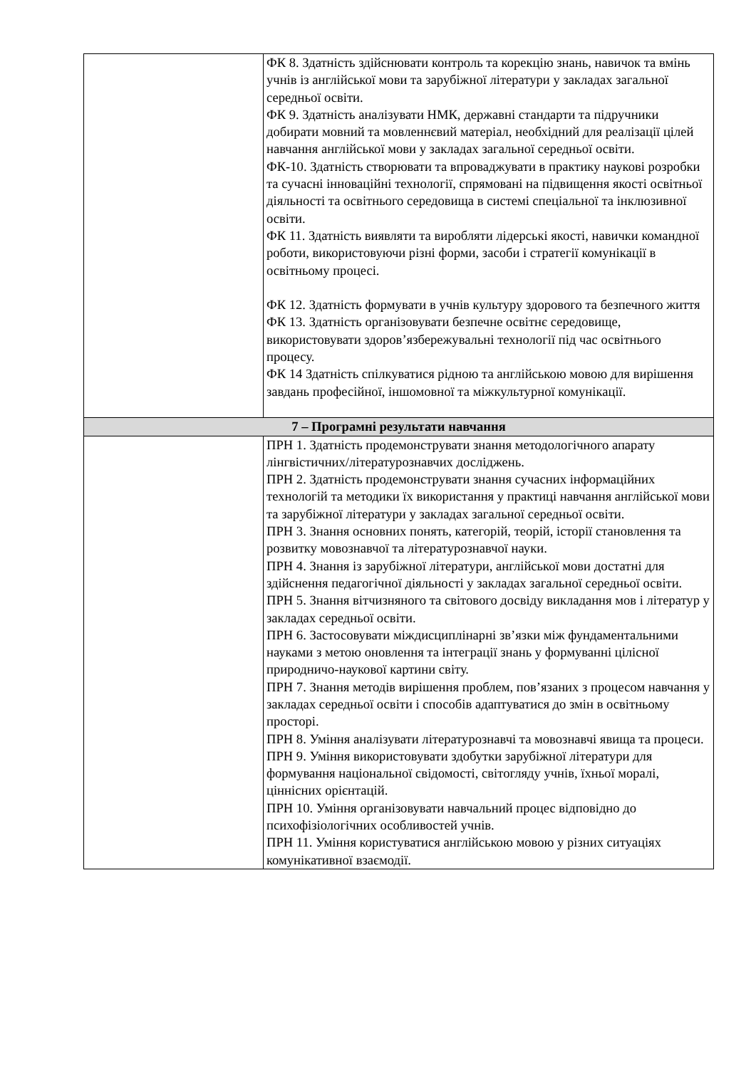| | ФК 8. Здатність здійснювати контроль та корекцію знань, навичок та вмінь учнів із англійської мови та зарубіжної літератури у закладах загальної середньої освіти. ФК 9. Здатність аналізувати НМК, державні стандарти та підручники добирати мовний та мовленнєвий матеріал, необхідний для реалізації цілей навчання англійської мови у закладах загальної середньої освіти. ФК-10. Здатність створювати та впроваджувати в практику наукові розробки та сучасні інноваційні технології, спрямовані на підвищення якості освітньої діяльності та освітнього середовища в системі спеціальної та інклюзивної освіти. ФК 11. Здатність виявляти та виробляти лідерські якості, навички командної роботи, використовуючи різні форми, засоби і стратегії комунікації в освітньому процесі. ФК 12. Здатність формувати в учнів культуру здорового та безпечного життя ФК 13. Здатність організовувати безпечне освітнє середовище, використовувати здоров’язбережувальні технології під час освітнього процесу. ФК 14 Здатність спілкуватися рідною та англійською мовою для вирішення завдань професійної, іншомовної та міжкультурної комунікації. |
| 7 – Програмні результати навчання | |
| | ПРН 1. Здатність продемонструвати знання методологічного апарату лінгвістичних/літературознавчих досліджень. ПРН 2. Здатність продемонструвати знання сучасних інформаційних технологій та методики їх використання у практиці навчання англійської мови та зарубіжної літератури у закладах загальної середньої освіти. ПРН 3. Знання основних понять, категорій, теорій, історії становлення та розвитку мовознавчої та літературознавчої науки. ПРН 4. Знання із зарубіжної літератури, англійської мови достатні для здійснення педагогічної діяльності у закладах загальної середньої освіти. ПРН 5. Знання вітчизняного та світового досвіду викладання мов і літератур у закладах середньої освіти. ПРН 6. Застосовувати міждисциплінарні зв’язки між фундаментальними науками з метою оновлення та інтеграції знань у формуванні цілісної природничо-наукової картини світу. ПРН 7. Знання методів вирішення проблем, пов’язаних з процесом навчання у закладах середньої освіти і способів адаптуватися до змін в освітньому просторі. ПРН 8. Уміння аналізувати літературознавчі та мовознавчі явища та процеси. ПРН 9. Уміння використовувати здобутки зарубіжної літератури для формування національної свідомості, світогляду учнів, їхньої моралі, ціннісних орієнтацій. ПРН 10. Уміння організовувати навчальний процес відповідно до психофізіологічних особливостей учнів. ПРН 11. Уміння користуватися англійською мовою у різних ситуаціях комунікативної взаємодії. |